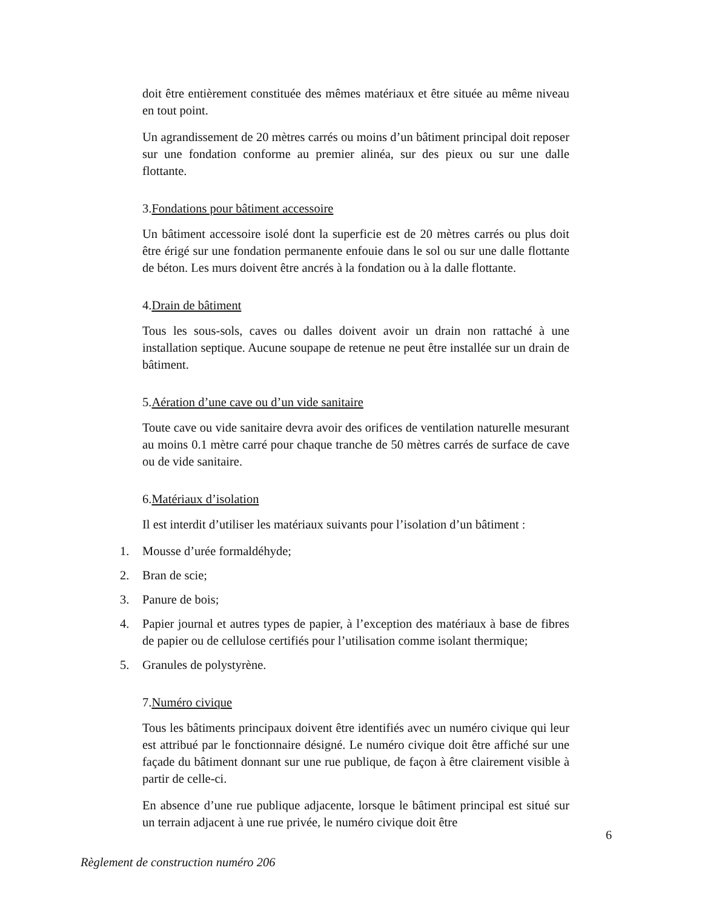doit être entièrement constituée des mêmes matériaux et être située au même niveau en tout point.
Un agrandissement de 20 mètres carrés ou moins d’un bâtiment principal doit reposer sur une fondation conforme au premier alinéa, sur des pieux ou sur une dalle flottante.
3.Fondations pour bâtiment accessoire
Un bâtiment accessoire isolé dont la superficie est de 20 mètres carrés ou plus doit être érigé sur une fondation permanente enfouie dans le sol ou sur une dalle flottante de béton. Les murs doivent être ancrés à la fondation ou à la dalle flottante.
4.Drain de bâtiment
Tous les sous-sols, caves ou dalles doivent avoir un drain non rattaché à une installation septique. Aucune soupape de retenue ne peut être installée sur un drain de bâtiment.
5.Aération d’une cave ou d’un vide sanitaire
Toute cave ou vide sanitaire devra avoir des orifices de ventilation naturelle mesurant au moins 0.1 mètre carré pour chaque tranche de 50 mètres carrés de surface de cave ou de vide sanitaire.
6.Matériaux d’isolation
Il est interdit d’utiliser les matériaux suivants pour l’isolation d’un bâtiment :
1. Mousse d’urée formaldéhyde;
2. Bran de scie;
3. Panure de bois;
4. Papier journal et autres types de papier, à l’exception des matériaux à base de fibres de papier ou de cellulose certifiés pour l’utilisation comme isolant thermique;
5. Granules de polystyrène.
7.Numéro civique
Tous les bâtiments principaux doivent être identifiés avec un numéro civique qui leur est attribué par le fonctionnaire désigné. Le numéro civique doit être affiché sur une façade du bâtiment donnant sur une rue publique, de façon à être clairement visible à partir de celle-ci.
En absence d’une rue publique adjacente, lorsque le bâtiment principal est situé sur un terrain adjacent à une rue privée, le numéro civique doit être
6
Règlement de construction numéro 206